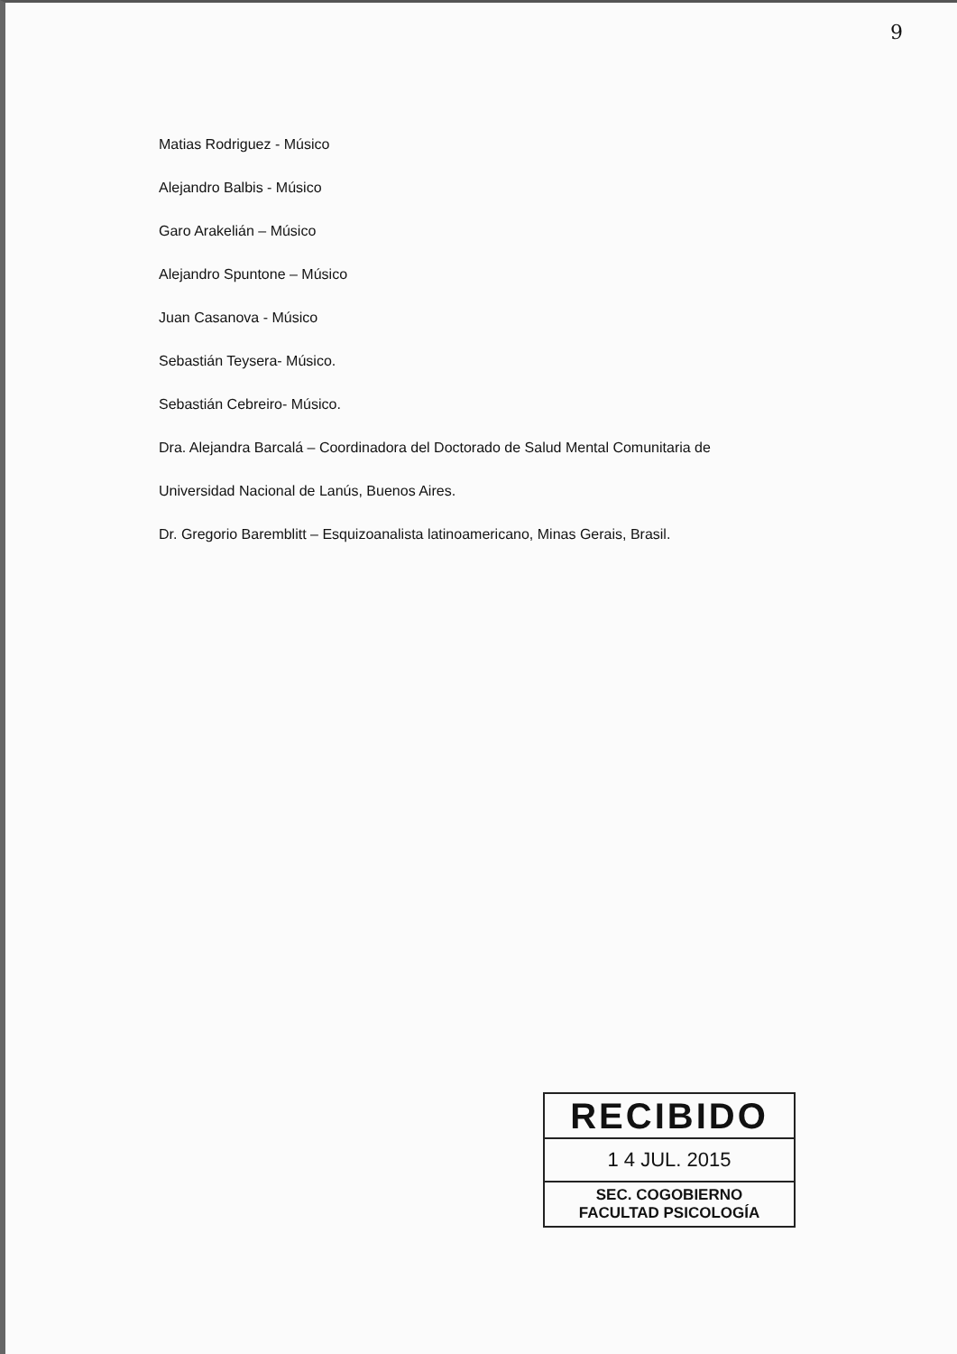9
Matias Rodriguez - Músico
Alejandro Balbis - Músico
Garo Arakelián – Músico
Alejandro Spuntone – Músico
Juan Casanova - Músico
Sebastián Teysera- Músico.
Sebastián Cebreiro- Músico.
Dra. Alejandra Barcalá – Coordinadora del Doctorado de Salud Mental Comunitaria de
Universidad Nacional de Lanús, Buenos Aires.
Dr. Gregorio Baremblitt – Esquizoanalista latinoamericano, Minas Gerais, Brasil.
RECIBIDO
1 4 JUL. 2015
SEC. COGOBIERNO
FACULTAD PSICOLOGÍA